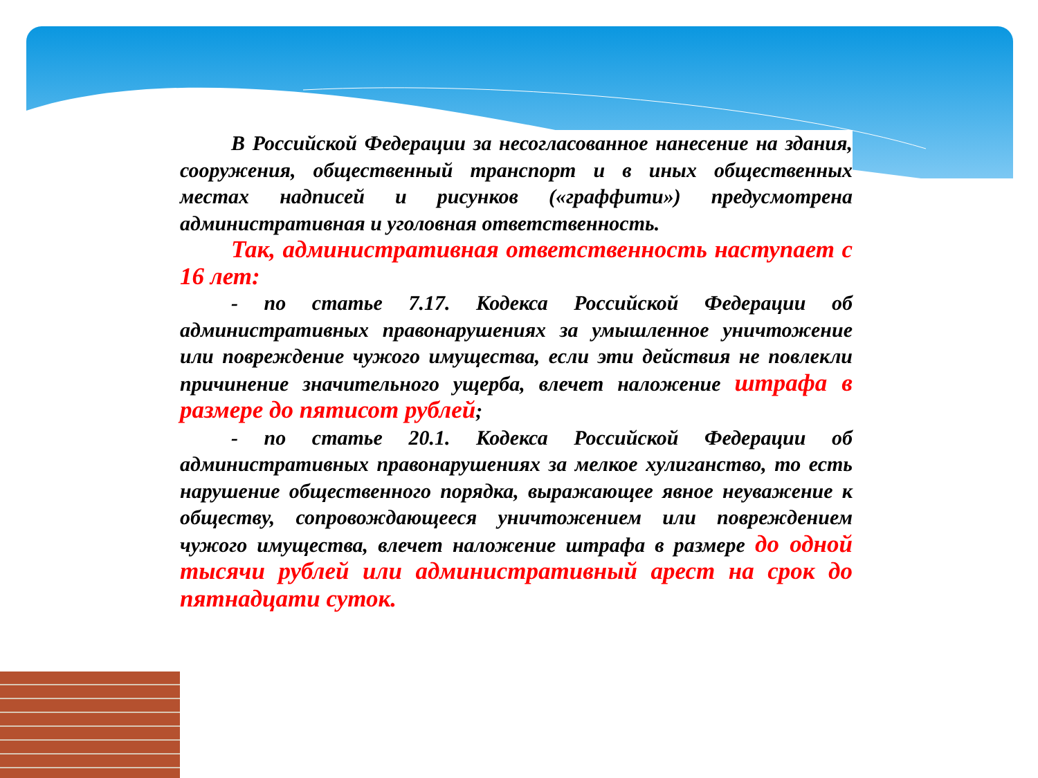В Российской Федерации за несогласованное нанесение на здания, сооружения, общественный транспорт и в иных общественных местах надписей и рисунков («граффити») предусмотрена административная и уголовная ответственность.
Так, административная ответственность наступает с 16 лет:
- по статье 7.17. Кодекса Российской Федерации об административных правонарушениях за умышленное уничтожение или повреждение чужого имущества, если эти действия не повлекли причинение значительного ущерба, влечет наложение штрафа в размере до пятисот рублей;
- по статье 20.1. Кодекса Российской Федерации об административных правонарушениях за мелкое хулиганство, то есть нарушение общественного порядка, выражающее явное неуважение к обществу, сопровождающееся уничтожением или повреждением чужого имущества, влечет наложение штрафа в размере до одной тысячи рублей или административный арест на срок до пятнадцати суток.